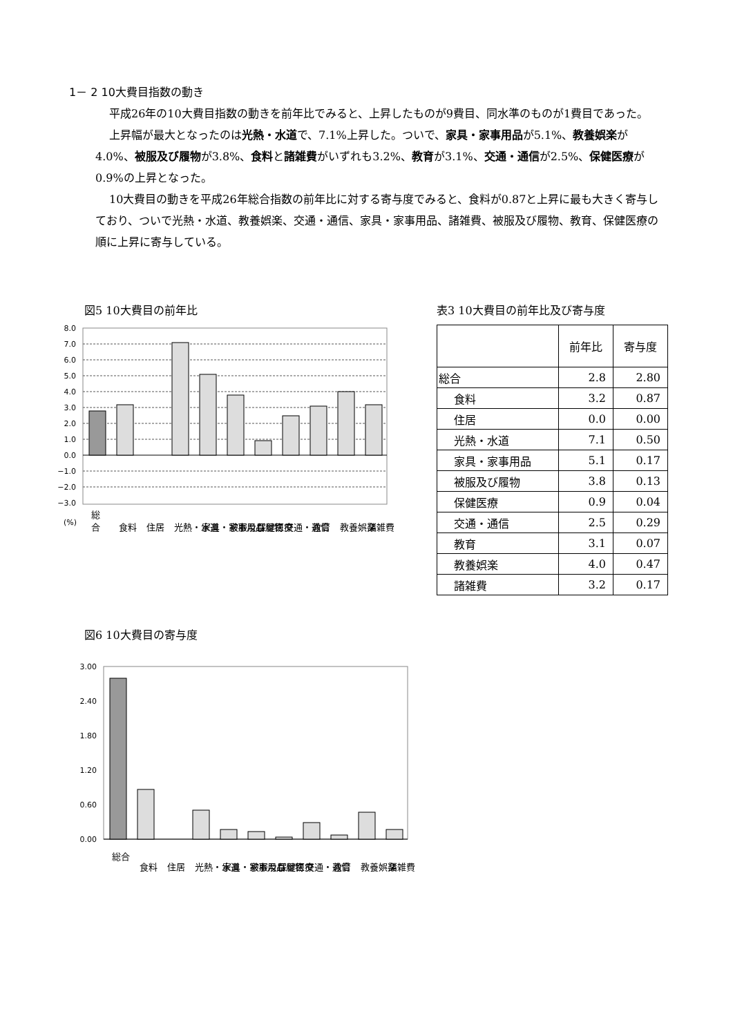1－ 2 10大費目指数の動き
平成26年の10大費目指数の動きを前年比でみると、上昇したものが9費目、同水準のものが1費目であった。
上昇幅が最大となったのは光熱・水道で、7.1%上昇した。ついで、家具・家事用品が5.1%、教養娯楽が4.0%、被服及び履物が3.8%、食料と諸雑費がいずれも3.2%、教育が3.1%、交通・通信が2.5%、保健医療が0.9%の上昇となった。
10大費目の動きを平成26年総合指数の前年比に対する寄与度でみると、食料が0.87と上昇に最も大きく寄与しており、ついで光熱・水道、教養娯楽、交通・通信、家具・家事用品、諸雑費、被服及び履物、教育、保健医療の順に上昇に寄与している。
図5 10大費目の前年比 表3 10大費目の前年比及び寄与度
8.0
7.0
6.0
5.0
4.0
3.0
2.0
1.0
0.0
−1.0
−2.0
−3.0
(%)
総
合
食料
住居
光熱・水道
家具・家事用品
被服及び履物
保健医療
交通・通信
教育
教養娯楽
諸雑費
図6 10大費目の寄与度
3.00
2.40
1.80
1.20
0.60
0.00
総合
食料
住居
光熱・水道
家具・家事用品
被服及び履物
保健医療
交通・通信
教育
教養娯楽
諸雑費
| | 前年比 | 寄与度 |
| --- | --- | --- |
| 総合 | 2.8 | 2.80 |
| 食料 | 3.2 | 0.87 |
| 住居 | 0.0 | 0.00 |
| 光熱・水道 | 7.1 | 0.50 |
| 家具・家事用品 | 5.1 | 0.17 |
| 被服及び履物 | 3.8 | 0.13 |
| 保健医療 | 0.9 | 0.04 |
| 交通・通信 | 2.5 | 0.29 |
| 教育 | 3.1 | 0.07 |
| 教養娯楽 | 4.0 | 0.47 |
| 諸雑費 | 3.2 | 0.17 |